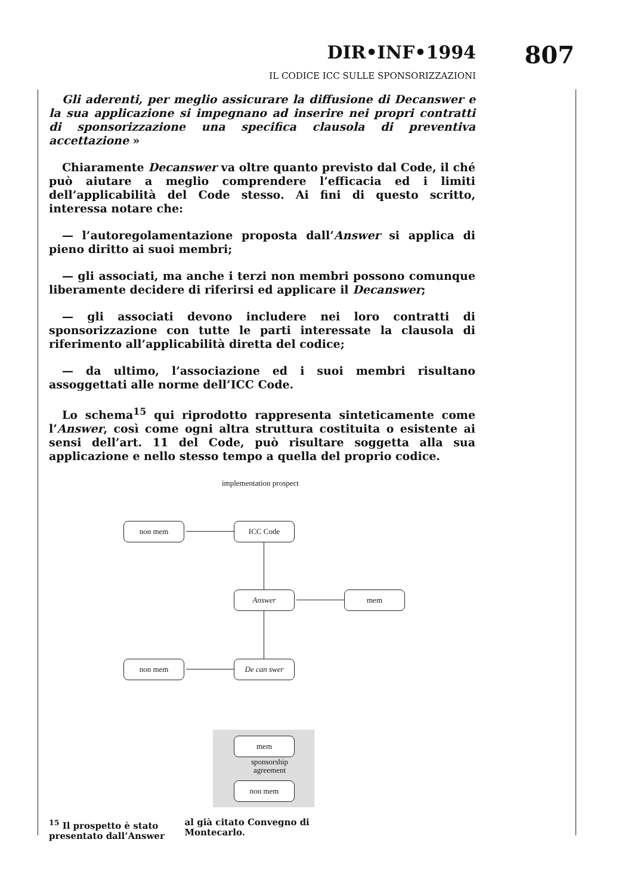DIR•INF•1994 807
IL CODICE ICC SULLE SPONSORIZZAZIONI
Gli aderenti, per meglio assicurare la diffusione di Decanswer e la sua applicazione si impegnano ad inserire nei propri contratti di sponsorizzazione una specifica clausola di preventiva accettazione »
Chiaramente Decanswer va oltre quanto previsto dal Code, il ché può aiutare a meglio comprendere l’efficacia ed i limiti dell’applicabilità del Code stesso. Ai fini di questo scritto, interessa notare che:
— l’autoregolamentazione proposta dall’Answer si applica di pieno diritto ai suoi membri;
— gli associati, ma anche i terzi non membri possono comunque liberamente decidere di riferirsi ed applicare il Decanswer;
— gli associati devono includere nei loro contratti di sponsorizzazione con tutte le parti interessate la clausola di riferimento all’applicabilità diretta del codice;
— da ultimo, l’associazione ed i suoi membri risultano assoggettati alle norme dell’ICC Code.
Lo schema<sup>15</sup> qui riprodotto rappresenta sinteticamente come l’Answer, così come ogni altra struttura costituita o esistente ai sensi dell’art. 11 del Code, può risultare soggetta alla sua applicazione e nello stesso tempo a quella del proprio codice.
implementation prospect
non mem ICC Code
Answer mem
non mem De can swer
mem
sponsorship agreement
non mem
<sup>15</sup> Il prospetto è stato presentato dall’Answer al già citato Convegno di Montecarlo.